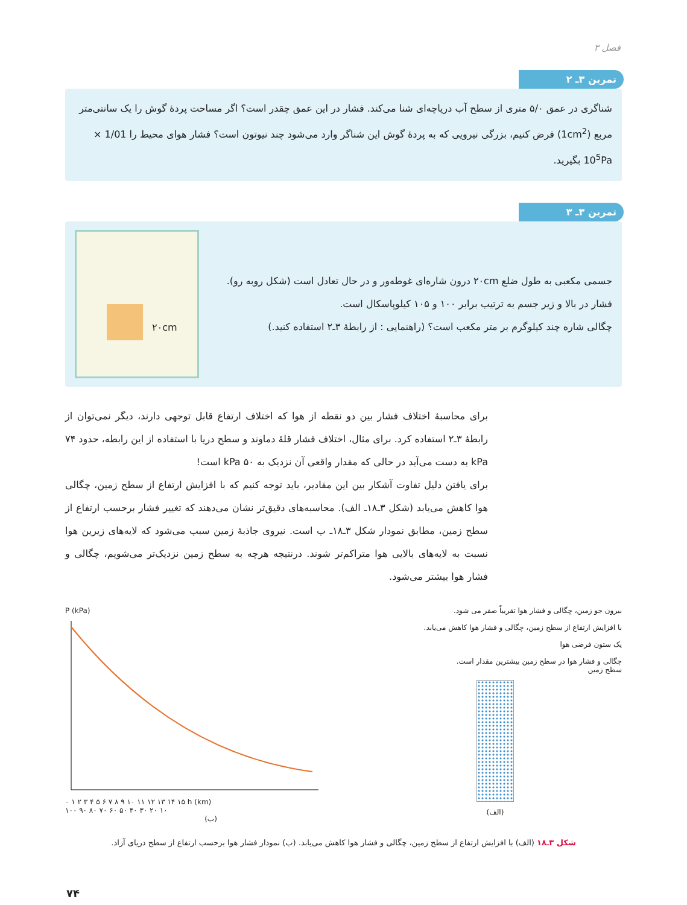فصل ۳
تمرین ۳ـ ۲
شناگری در عمق ۵/۰ متری از سطح آب دریاچه‌ای شنا می‌کند. فشار در این عمق چقدر است؟ اگر مساحت پردهٔ گوش را یک سانتی‌متر مربع (1cm<sup>2</sup>) فرض کنیم، بزرگی نیرویی که به پردهٔ گوش این شناگر وارد می‌شود چند نیوتون است؟ فشار هوای محیط را 1/01 × 10<sup>5</sup>Pa بگیرید.
تمرین ۳ـ ۳
جسمی مکعبی به طول ضلع ۲۰cm درون شاره‌ای غوطه‌ور و در حال تعادل است (شکل روبه رو). فشار در بالا و زیر جسم به ترتیب برابر ۱۰۰ و ۱۰۵ کیلوپاسکال است.
چگالی شاره چند کیلوگرم بر متر مکعب است؟ (راهنمایی : از رابطهٔ ۳ـ۲ استفاده کنید.)
۲۰cm
برای محاسبهٔ اختلاف فشار بین دو نقطه از هوا که اختلاف ارتفاع قابل توجهی دارند، دیگر نمی‌توان از رابطهٔ ۳ـ۲ استفاده کرد. برای مثال، اختلاف فشار قلهٔ دماوند و سطح دریا با استفاده از این رابطه، حدود ۷۴ kPa به دست می‌آید در حالی که مقدار واقعی آن نزدیک به ۵۰ kPa است!
برای یافتن دلیل تفاوت آشکار بین این مقادیر، باید توجه کنیم که با افزایش ارتفاع از سطح زمین، چگالی هوا کاهش می‌یابد (شکل ۳ـ۱۸ـ الف). محاسبه‌های دقیق‌تر نشان می‌دهند که تغییر فشار برحسب ارتفاع از سطح زمین، مطابق نمودار شکل ۳ـ۱۸ـ ب است. نیروی جاذبهٔ زمین سبب می‌شود که لایه‌های زیرین هوا نسبت به لایه‌های بالایی هوا متراکم‌تر شوند. درنتیجه هرچه به سطح زمین نزدیک‌تر می‌شویم، چگالی و فشار هوا بیشتر می‌شود.
بیرون جو زمین، چگالی و فشار هوا تقریباً صفر می شود.
با افزایش ارتفاع از سطح زمین، چگالی و فشار هوا کاهش می‌یابد.
یک ستون فرضی هوا
چگالی و فشار هوا در سطح زمین بیشترین مقدار است.
سطح زمین
(الف)
P (kPa)
۰ ۱ ۲ ۳ ۴ ۵ ۶ ۷ ۸ ۹ ۱۰ ۱۱ ۱۲ ۱۳ ۱۴ ۱۵ h (km)
۱۰۰ ۹۰ ۸۰ ۷۰ ۶۰ ۵۰ ۴۰ ۳۰ ۲۰ ۱۰
(ب)
شکل ۳ـ۱۸ (الف) با افزایش ارتفاع از سطح زمین، چگالی و فشار هوا کاهش می‌یابد. (ب) نمودار فشار هوا برحسب ارتفاع از سطح دریای آزاد.
۷۴